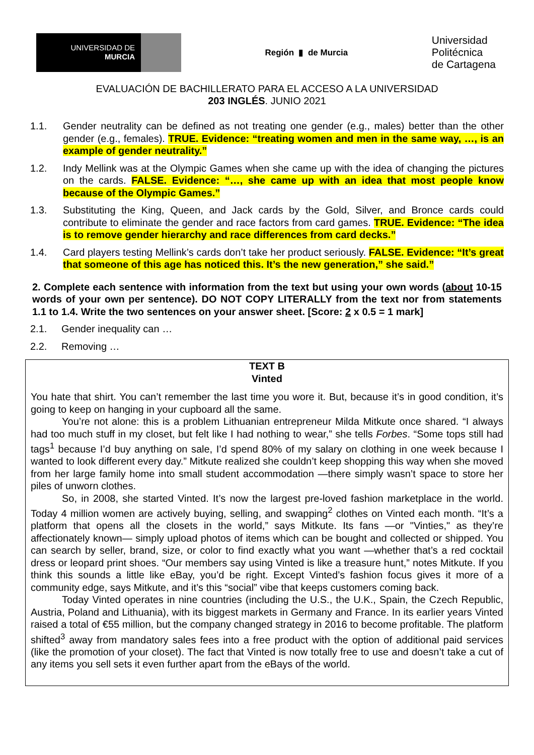UNIVERSIDAD DE
MURCIA
Región ▮ de Murcia
Universidad
Politécnica
de Cartagena
EVALUACIÓN DE BACHILLERATO PARA EL ACCESO A LA UNIVERSIDAD
203 INGLÉS. JUNIO 2021
1.1. Gender neutrality can be defined as not treating one gender (e.g., males) better than the other gender (e.g., females). TRUE. Evidence: “treating women and men in the same way, …, is an example of gender neutrality.”
1.2. Indy Mellink was at the Olympic Games when she came up with the idea of changing the pictures on the cards. FALSE. Evidence: “…, she came up with an idea that most people know because of the Olympic Games.”
1.3. Substituting the King, Queen, and Jack cards by the Gold, Silver, and Bronce cards could contribute to eliminate the gender and race factors from card games. TRUE. Evidence: “The idea is to remove gender hierarchy and race differences from card decks.”
1.4. Card players testing Mellink’s cards don’t take her product seriously. FALSE. Evidence: “It’s great that someone of this age has noticed this. It’s the new generation,” she said.”
2. Complete each sentence with information from the text but using your own words (about 10-15 words of your own per sentence). DO NOT COPY LITERALLY from the text nor from statements 1.1 to 1.4. Write the two sentences on your answer sheet. [Score: 2 x 0.5 = 1 mark]
2.1. Gender inequality can …
2.2. Removing …
TEXT B
Vinted
You hate that shirt. You can’t remember the last time you wore it. But, because it’s in good condition, it’s going to keep on hanging in your cupboard all the same.
You’re not alone: this is a problem Lithuanian entrepreneur Milda Mitkute once shared. “I always had too much stuff in my closet, but felt like I had nothing to wear,” she tells Forbes. “Some tops still had tags<sup>1</sup> because I’d buy anything on sale, I’d spend 80% of my salary on clothing in one week because I wanted to look different every day.” Mitkute realized she couldn’t keep shopping this way when she moved from her large family home into small student accommodation —there simply wasn’t space to store her piles of unworn clothes.
So, in 2008, she started Vinted. It’s now the largest pre-loved fashion marketplace in the world. Today 4 million women are actively buying, selling, and swapping<sup>2</sup> clothes on Vinted each month. “It’s a platform that opens all the closets in the world,” says Mitkute. Its fans —or "Vinties," as they’re affectionately known— simply upload photos of items which can be bought and collected or shipped. You can search by seller, brand, size, or color to find exactly what you want —whether that’s a red cocktail dress or leopard print shoes. “Our members say using Vinted is like a treasure hunt,” notes Mitkute. If you think this sounds a little like eBay, you’d be right. Except Vinted’s fashion focus gives it more of a community edge, says Mitkute, and it’s this “social” vibe that keeps customers coming back.
Today Vinted operates in nine countries (including the U.S., the U.K., Spain, the Czech Republic, Austria, Poland and Lithuania), with its biggest markets in Germany and France. In its earlier years Vinted raised a total of €55 million, but the company changed strategy in 2016 to become profitable. The platform shifted<sup>3</sup> away from mandatory sales fees into a free product with the option of additional paid services (like the promotion of your closet). The fact that Vinted is now totally free to use and doesn’t take a cut of any items you sell sets it even further apart from the eBays of the world.